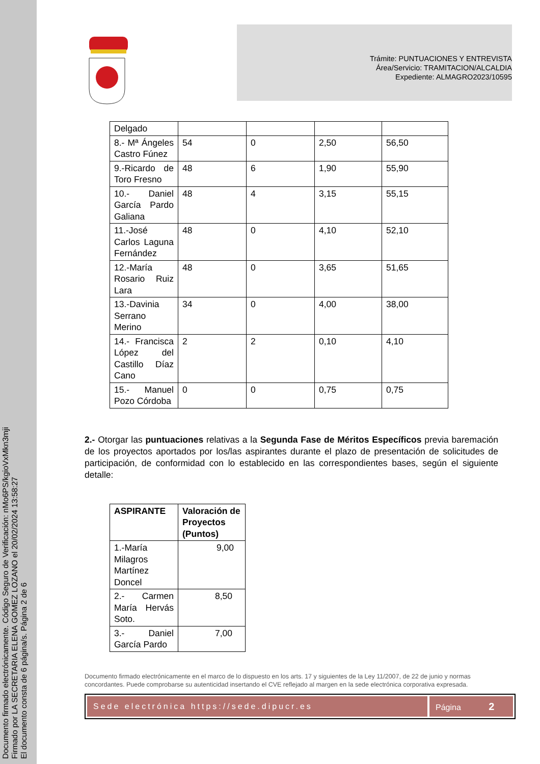Documento firmado electrónicamente. Código Seguro de Verificación: nMo6PS/kgioVxMkn3mji
Firmado por LA SECRETARIA ELENA GOMEZ LOZANO el 20/02/2024 13:58:27
El documento consta de 6 página/s. Página 2 de 6
Trámite: PUNTUACIONES Y ENTREVISTA
Área/Servicio: TRAMITACION/ALCALDIA
Expediente: ALMAGRO2023/10595
| Delgado | | | | |
| 8.- Mª Ángeles Castro Fúnez | 54 | 0 | 2,50 | 56,50 |
| 9.-Ricardo de Toro Fresno | 48 | 6 | 1,90 | 55,90 |
| 10.- Daniel García Pardo Galiana | 48 | 4 | 3,15 | 55,15 |
| 11.-José Carlos Laguna Fernández | 48 | 0 | 4,10 | 52,10 |
| 12.-María Rosario Ruiz Lara | 48 | 0 | 3,65 | 51,65 |
| 13.-Davinia Serrano Merino | 34 | 0 | 4,00 | 38,00 |
| 14.- Francisca López del Castillo Díaz Cano | 2 | 2 | 0,10 | 4,10 |
| 15.- Manuel Pozo Córdoba | 0 | 0 | 0,75 | 0,75 |
2.- Otorgar las puntuaciones relativas a la Segunda Fase de Méritos Específicos previa baremación de los proyectos aportados por los/las aspirantes durante el plazo de presentación de solicitudes de participación, de conformidad con lo establecido en las correspondientes bases, según el siguiente detalle:
| ASPIRANTE | Valoración de Proyectos (Puntos) |
| --- | --- |
| 1.-María Milagros Martínez Doncel | 9,00 |
| 2.- Carmen María Hervás Soto. | 8,50 |
| 3.- Daniel García Pardo | 7,00 |
Documento firmado electrónicamente en el marco de lo dispuesto en los arts. 17 y siguientes de la Ley 11/2007, de 22 de junio y normas concordantes. Puede comprobarse su autenticidad insertando el CVE reflejado al margen en la sede electrónica corporativa expresada.
Sede electrónica https://sede.dipucr.es
Página 2